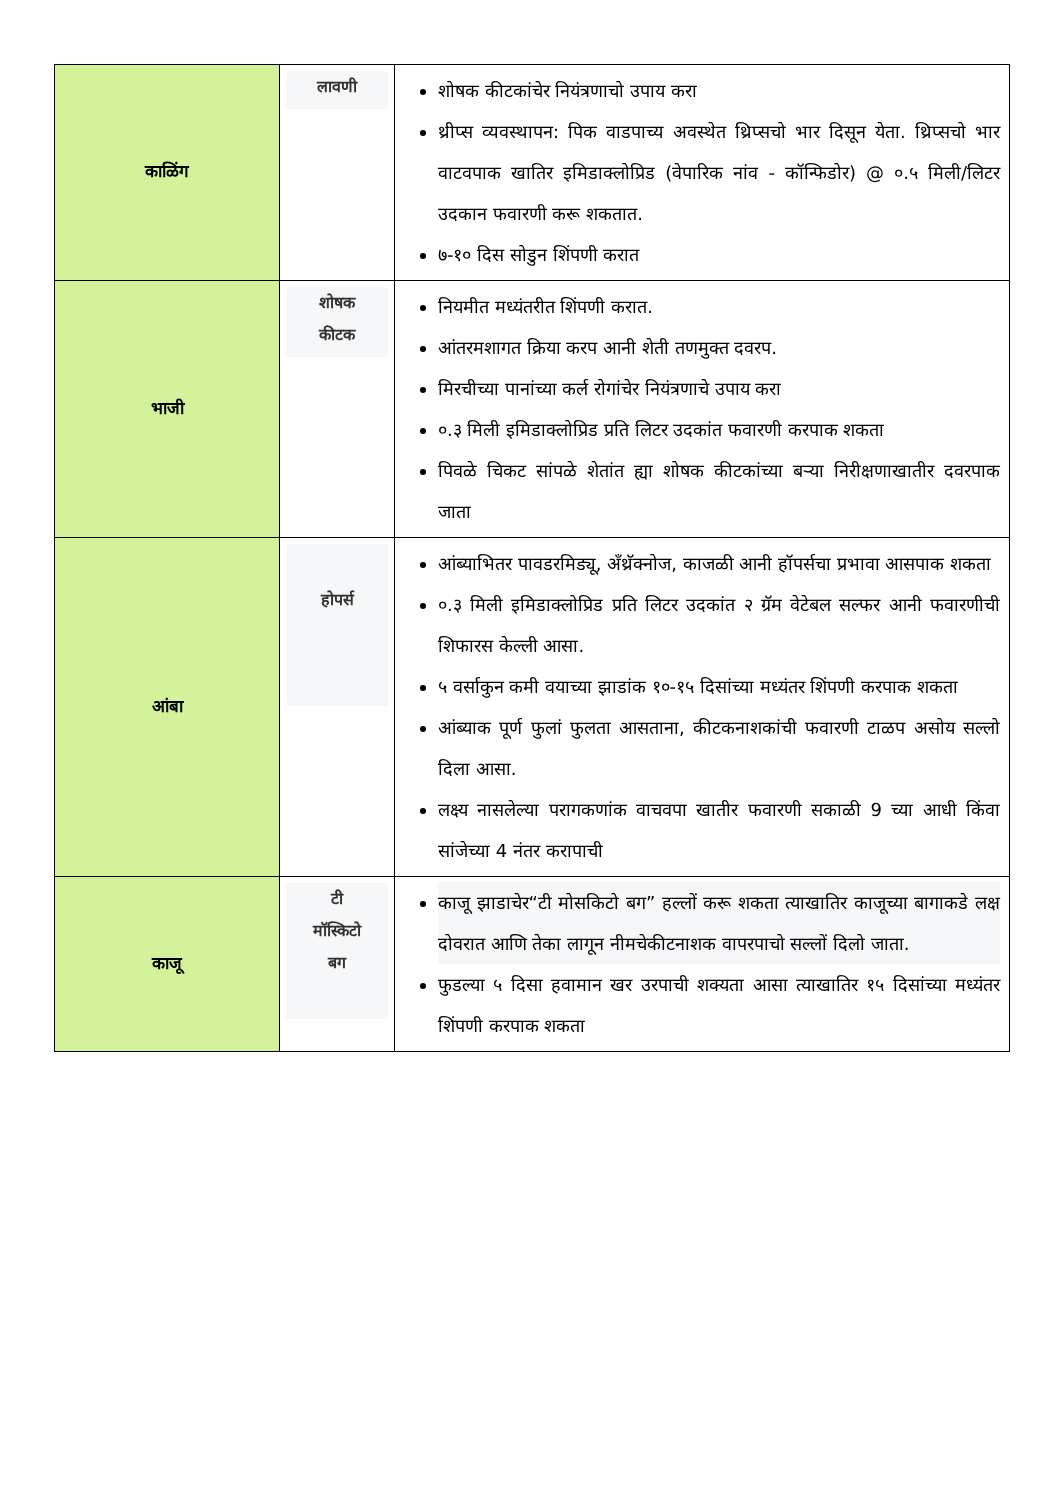| काळिंग | लावणी | शोषक कीटकांचेर नियंत्रणाचो उपाय करा थ्रीप्स व्यवस्थापन: पिक वाडपाच्य अवस्थेत थ्रिप्सचो भार दिसून येता. थ्रिप्सचो भार वाटवपाक खातिर इमिडाक्लोप्रिड (वेपारिक नांव - कॉन्फिडोर) @ ०.५ मिली/लिटर उदकान फवारणी करू शकतात. ७-१० दिस सोडुन शिंपणी करात |
| भाजी | शोषक कीटक | नियमीत मध्यंतरीत शिंपणी करात. आंतरमशागत क्रिया करप आनी शेती तणमुक्त दवरप. मिरचीच्या पानांच्या कर्ल रोगांचेर नियंत्रणाचे उपाय करा ०.३ मिली इमिडाक्लोप्रिड प्रति लिटर उदकांत फवारणी करपाक शकता पिवळे चिकट सांपळे शेतांत ह्या शोषक कीटकांच्या बऱ्या निरीक्षणाखातीर दवरपाक जाता |
| आंबा | होपर्स | आंब्याभितर पावडरमिड्यू, अँथ्रॅक्नोज, काजळी आनी हॉपर्सचा प्रभावा आसपाक शकता ०.३ मिली इमिडाक्लोप्रिड प्रति लिटर उदकांत २ ग्रॅम वेटेबल सल्फर आनी फवारणीची शिफारस केल्ली आसा. ५ वर्साकुन कमी वयाच्या झाडांक १०-१५ दिसांच्या मध्यंतर शिंपणी करपाक शकता आंब्याक पूर्ण फुलां फुलता आसताना, कीटकनाशकांची फवारणी टाळप असोय सल्लो दिला आसा. लक्ष्य नासलेल्या परागकणांक वाचवपा खातीर फवारणी सकाळी 9 च्या आधी किंवा सांजेच्या 4 नंतर करापाची |
| काजू | टी मॉस्किटो बग | काजू झाडाचेर“टी मोसकिटो बग” हल्लों करू शकता त्याखातिर काजूच्या बागाकडे लक्ष दोवरात आणि तेका लागून नीमचेकीटनाशक वापरपाचो सल्लों दिलो जाता. फुडल्या ५ दिसा हवामान खर उरपाची शक्यता आसा त्याखातिर १५ दिसांच्या मध्यंतर शिंपणी करपाक शकता |